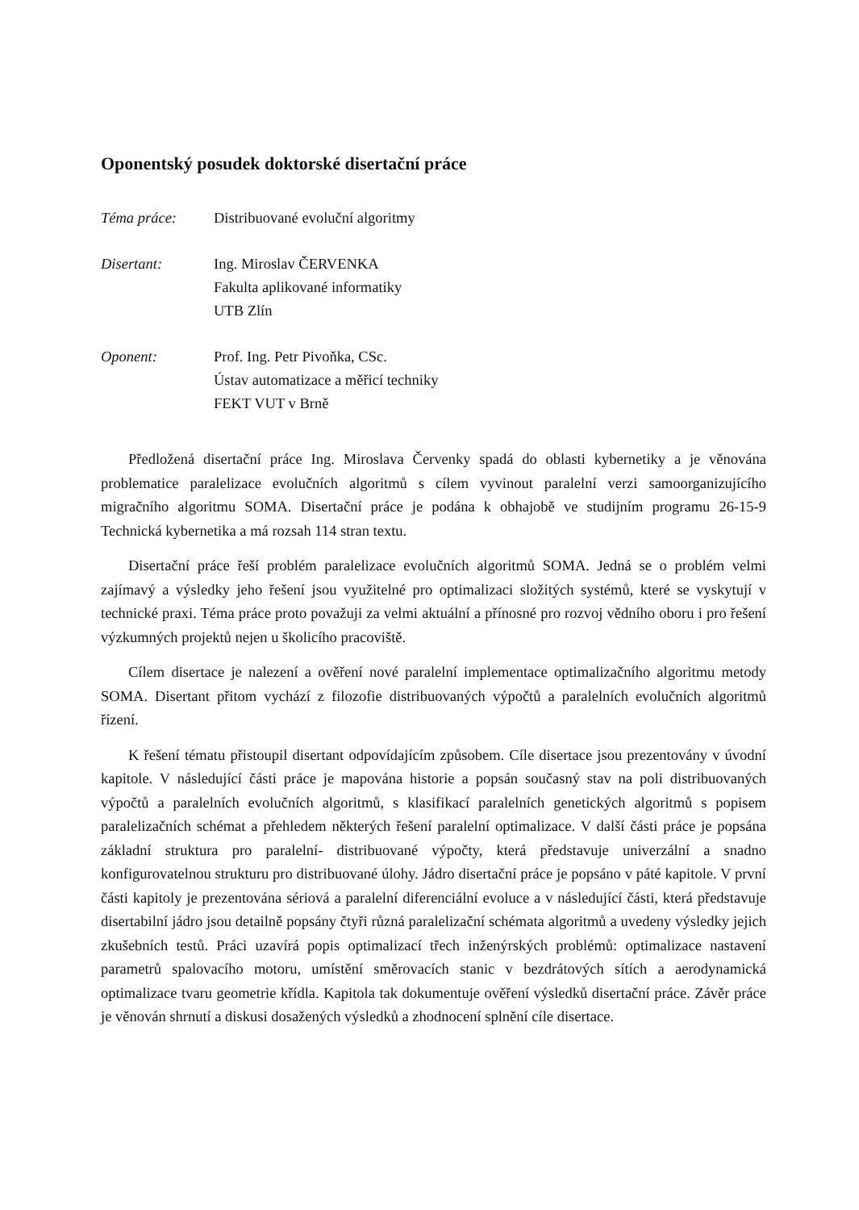Oponentský posudek doktorské disertační práce
Téma práce: Distribuované evoluční algoritmy
Disertant: Ing. Miroslav ČERVENKA
Fakulta aplikované informatiky
UTB Zlín
Oponent: Prof. Ing. Petr Pivoňka, CSc.
Ústav automatizace a měřicí techniky
FEKT VUT v Brně
Předložená disertační práce Ing. Miroslava Červenky spadá do oblasti kybernetiky a je věnována problematice paralelizace evolučních algoritmů s cílem vyvinout paralelní verzi samoorganizujícího migračního algoritmu SOMA. Disertační práce je podána k obhajobě ve studijním programu 26-15-9 Technická kybernetika a má rozsah 114 stran textu.
Disertační práce řeší problém paralelizace evolučních algoritmů SOMA. Jedná se o problém velmi zajímavý a výsledky jeho řešení jsou využitelné pro optimalizaci složitých systémů, které se vyskytují v technické praxi. Téma práce proto považuji za velmi aktuální a přínosné pro rozvoj vědního oboru i pro řešení výzkumných projektů nejen u školicího pracoviště.
Cílem disertace je nalezení a ověření nové paralelní implementace optimalizačního algoritmu metody SOMA. Disertant přitom vychází z filozofie distribuovaných výpočtů a paralelních evolučních algoritmů řízení.
K řešení tématu přistoupil disertant odpovídajícím způsobem. Cíle disertace jsou prezentovány v úvodní kapitole. V následující části práce je mapována historie a popsán současný stav na poli distribuovaných výpočtů a paralelních evolučních algoritmů, s klasifikací paralelních genetických algoritmů s popisem paralelizačních schémat a přehledem některých řešení paralelní optimalizace. V další části práce je popsána základní struktura pro paralelní- distribuované výpočty, která představuje univerzální a snadno konfigurovatelnou strukturu pro distribuované úlohy. Jádro disertační práce je popsáno v páté kapitole. V první části kapitoly je prezentována sériová a paralelní diferenciální evoluce a v následující části, která představuje disertabilní jádro jsou detailně popsány čtyři různá paralelizační schémata algoritmů a uvedeny výsledky jejich zkušebních testů. Práci uzavírá popis optimalizací třech inženýrských problémů: optimalizace nastavení parametrů spalovacího motoru, umístění směrovacích stanic v bezdrátových sítích a aerodynamická optimalizace tvaru geometrie křídla. Kapitola tak dokumentuje ověření výsledků disertační práce. Závěr práce je věnován shrnutí a diskusi dosažených výsledků a zhodnocení splnění cíle disertace.